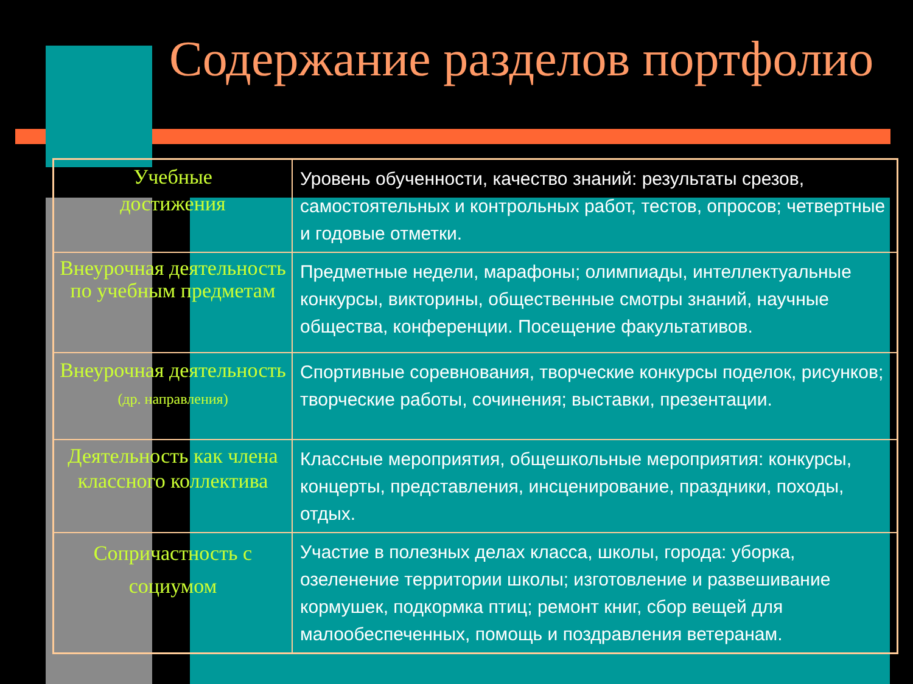Содержание разделов портфолио
| Учебные достижения | Уровень обученности, качество знаний: результаты срезов, самостоятельных и контрольных работ, тестов, опросов; четвертные и годовые отметки. |
| Внеурочная деятельность по учебным предметам | Предметные недели, марафоны; олимпиады, интеллектуальные конкурсы, викторины, общественные смотры знаний, научные общества, конференции. Посещение факультативов. |
| Внеурочная деятельность (др. направления) | Спортивные соревнования, творческие конкурсы поделок, рисунков; творческие работы, сочинения; выставки, презентации. |
| Деятельность как члена классного коллектива | Классные мероприятия, общешкольные мероприятия: конкурсы, концерты, представления, инсценирование, праздники, походы, отдых. |
| Сопричастность с социумом | Участие в полезных делах класса, школы, города: уборка, озеленение территории школы; изготовление и развешивание кормушек, подкормка птиц; ремонт книг, сбор вещей для малообеспеченных, помощь и поздравления ветеранам. |